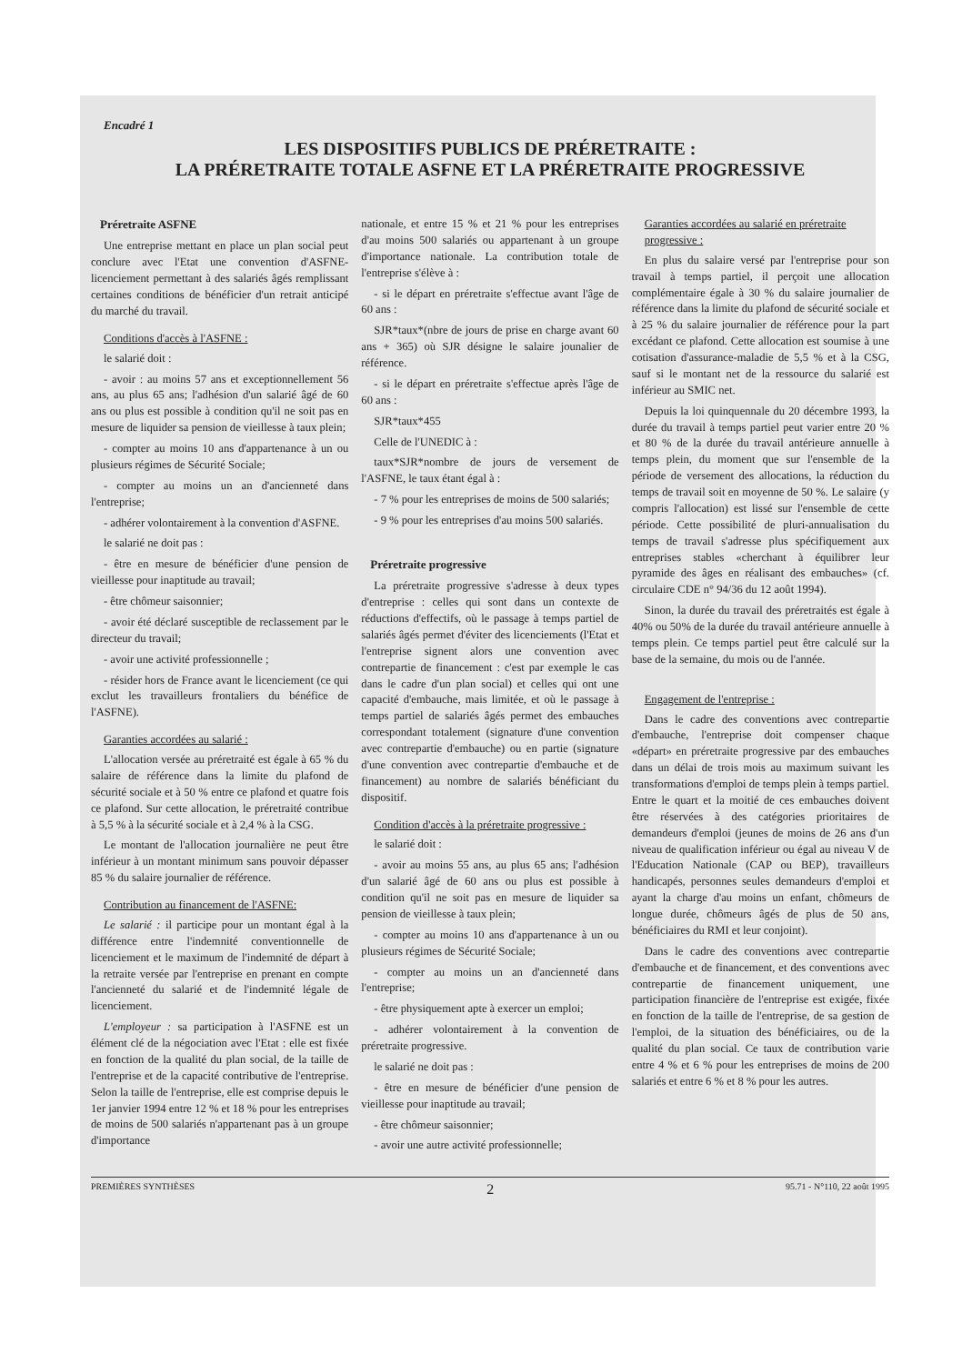Encadré 1
LES DISPOSITIFS PUBLICS DE PRÉRETRAITE :
LA PRÉRETRAITE TOTALE ASFNE ET LA PRÉRETRAITE PROGRESSIVE
Préretraite ASFNE
Une entreprise mettant en place un plan social peut conclure avec l'Etat une convention d'ASFNE-licenciement permettant à des salariés âgés remplissant certaines conditions de bénéficier d'un retrait anticipé du marché du travail.
Conditions d'accès à l'ASFNE :
le salarié doit :
- avoir : au moins 57 ans et exceptionnellement 56 ans, au plus 65 ans; l'adhésion d'un salarié âgé de 60 ans ou plus est possible à condition qu'il ne soit pas en mesure de liquider sa pension de vieillesse à taux plein;
- compter au moins 10 ans d'appartenance à un ou plusieurs régimes de Sécurité Sociale;
- compter au moins un an d'ancienneté dans l'entreprise;
- adhérer volontairement à la convention d'ASFNE.
le salarié ne doit pas :
- être en mesure de bénéficier d'une pension de vieillesse pour inaptitude au travail;
- être chômeur saisonnier;
- avoir été déclaré susceptible de reclassement par le directeur du travail;
- avoir une activité professionnelle ;
- résider hors de France avant le licenciement (ce qui exclut les travailleurs frontaliers du bénéfice de l'ASFNE).
Garanties accordées au salarié :
L'allocation versée au préretraité est égale à 65 % du salaire de référence dans la limite du plafond de sécurité sociale et à 50 % entre ce plafond et quatre fois ce plafond. Sur cette allocation, le préretraité contribue à 5,5 % à la sécurité sociale et à 2,4 % à la CSG.
Le montant de l'allocation journalière ne peut être inférieur à un montant minimum sans pouvoir dépasser 85 % du salaire journalier de référence.
Contribution au financement de l'ASFNE:
Le salarié : il participe pour un montant égal à la différence entre l'indemnité conventionnelle de licenciement et le maximum de l'indemnité de départ à la retraite versée par l'entreprise en prenant en compte l'ancienneté du salarié et de l'indemnité légale de licenciement.
L'employeur : sa participation à l'ASFNE est un élément clé de la négociation avec l'Etat : elle est fixée en fonction de la qualité du plan social, de la taille de l'entreprise et de la capacité contributive de l'entreprise. Selon la taille de l'entreprise, elle est comprise depuis le 1er janvier 1994 entre 12 % et 18 % pour les entreprises de moins de 500 salariés n'appartenant pas à un groupe d'importance
nationale, et entre 15 % et 21 % pour les entreprises d'au moins 500 salariés ou appartenant à un groupe d'importance nationale. La contribution totale de l'entreprise s'élève à :
- si le départ en préretraite s'effectue avant l'âge de 60 ans :
SJR*taux*(nbre de jours de prise en charge avant 60 ans + 365) où SJR désigne le salaire jounalier de référence.
- si le départ en préretraite s'effectue après l'âge de 60 ans :
SJR*taux*455
Celle de l'UNEDIC à :
taux*SJR*nombre de jours de versement de l'ASFNE, le taux étant égal à :
- 7 % pour les entreprises de moins de 500 salariés;
- 9 % pour les entreprises d'au moins 500 salariés.
Préretraite progressive
La préretraite progressive s'adresse à deux types d'entreprise : celles qui sont dans un contexte de réductions d'effectifs, où le passage à temps partiel de salariés âgés permet d'éviter des licenciements (l'Etat et l'entreprise signent alors une convention avec contrepartie de financement : c'est par exemple le cas dans le cadre d'un plan social) et celles qui ont une capacité d'embauche, mais limitée, et où le passage à temps partiel de salariés âgés permet des embauches correspondant totalement (signature d'une convention avec contrepartie d'embauche) ou en partie (signature d'une convention avec contrepartie d'embauche et de financement) au nombre de salariés bénéficiant du dispositif.
Condition d'accès à la préretraite progressive :
le salarié doit :
- avoir au moins 55 ans, au plus 65 ans; l'adhésion d'un salarié âgé de 60 ans ou plus est possible à condition qu'il ne soit pas en mesure de liquider sa pension de vieillesse à taux plein;
- compter au moins 10 ans d'appartenance à un ou plusieurs régimes de Sécurité Sociale;
- compter au moins un an d'ancienneté dans l'entreprise;
- être physiquement apte à exercer un emploi;
- adhérer volontairement à la convention de préretraite progressive.
le salarié ne doit pas :
- être en mesure de bénéficier d'une pension de vieillesse pour inaptitude au travail;
- être chômeur saisonnier;
- avoir une autre activité professionnelle;
Garanties accordées au salarié en préretraite progressive :
En plus du salaire versé par l'entreprise pour son travail à temps partiel, il perçoit une allocation complémentaire égale à 30 % du salaire journalier de référence dans la limite du plafond de sécurité sociale et à 25 % du salaire journalier de référence pour la part excédant ce plafond. Cette allocation est soumise à une cotisation d'assurance-maladie de 5,5 % et à la CSG, sauf si le montant net de la ressource du salarié est inférieur au SMIC net.
Depuis la loi quinquennale du 20 décembre 1993, la durée du travail à temps partiel peut varier entre 20 % et 80 % de la durée du travail antérieure annuelle à temps plein, du moment que sur l'ensemble de la période de versement des allocations, la réduction du temps de travail soit en moyenne de 50 %. Le salaire (y compris l'allocation) est lissé sur l'ensemble de cette période. Cette possibilité de pluri-annualisation du temps de travail s'adresse plus spécifiquement aux entreprises stables «cherchant à équilibrer leur pyramide des âges en réalisant des embauches» (cf. circulaire CDE n° 94/36 du 12 août 1994).
Sinon, la durée du travail des préretraités est égale à 40% ou 50% de la durée du travail antérieure annuelle à temps plein. Ce temps partiel peut être calculé sur la base de la semaine, du mois ou de l'année.
Engagement de l'entreprise :
Dans le cadre des conventions avec contrepartie d'embauche, l'entreprise doit compenser chaque «départ» en préretraite progressive par des embauches dans un délai de trois mois au maximum suivant les transformations d'emploi de temps plein à temps partiel. Entre le quart et la moitié de ces embauches doivent être réservées à des catégories prioritaires de demandeurs d'emploi (jeunes de moins de 26 ans d'un niveau de qualification inférieur ou égal au niveau V de l'Education Nationale (CAP ou BEP), travailleurs handicapés, personnes seules demandeurs d'emploi et ayant la charge d'au moins un enfant, chômeurs de longue durée, chômeurs âgés de plus de 50 ans, bénéficiaires du RMI et leur conjoint).
Dans le cadre des conventions avec contrepartie d'embauche et de financement, et des conventions avec contrepartie de financement uniquement, une participation financière de l'entreprise est exigée, fixée en fonction de la taille de l'entreprise, de sa gestion de l'emploi, de la situation des bénéficiaires, ou de la qualité du plan social. Ce taux de contribution varie entre 4 % et 6 % pour les entreprises de moins de 200 salariés et entre 6 % et 8 % pour les autres.
PREMIÈRES SYNTHÈSES 2 95.71 - N°110, 22 août 1995